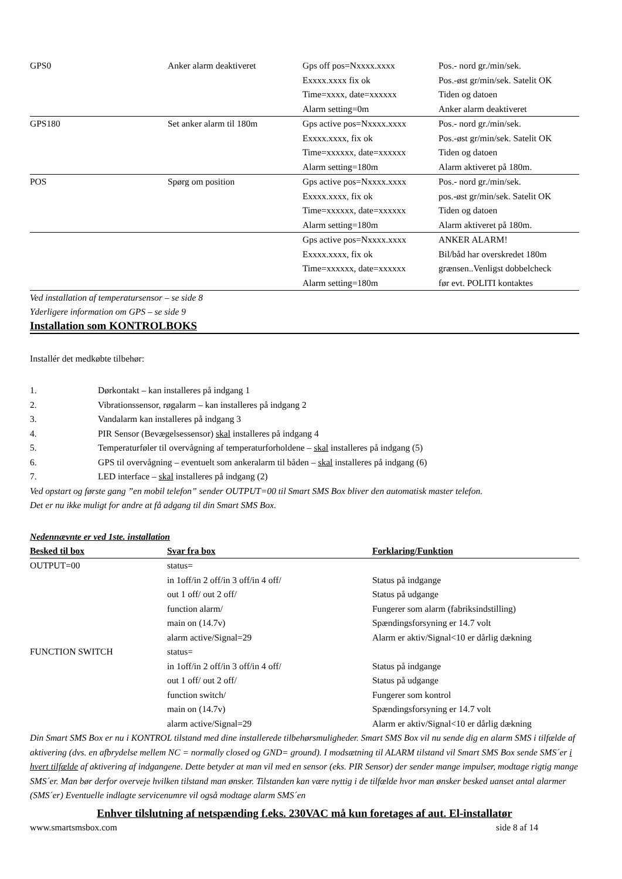| GPS0 | Anker alarm deaktiveret | Gps off pos=Nxxxx.xxxx Exxxx.xxxx fix ok Time=xxxx, date=xxxxxx Alarm setting=0m | Pos.- nord gr./min/sek. Pos.-øst gr/min/sek. Satelit OK Tiden og datoen Anker alarm deaktiveret |
| GPS180 | Set anker alarm til 180m | Gps active pos=Nxxxx.xxxx Exxxx.xxxx, fix ok Time=xxxxxx, date=xxxxxx Alarm setting=180m | Pos.- nord gr./min/sek. Pos.-øst gr/min/sek. Satelit OK Tiden og datoen Alarm aktiveret på 180m. |
| POS | Spørg om position | Gps active pos=Nxxxx.xxxx Exxxx.xxxx, fix ok Time=xxxxxx, date=xxxxxx Alarm setting=180m | Pos.- nord gr./min/sek. pos.-øst gr/min/sek. Satelit OK Tiden og datoen Alarm aktiveret på 180m. |
| | | Gps active pos=Nxxxx.xxxx Exxxx.xxxx, fix ok Time=xxxxxx, date=xxxxxx Alarm setting=180m | ANKER ALARM! Bil/båd har overskredet 180m grænsen..Venligst dobbelcheck før evt. POLITI kontaktes |
Ved installation af temperatursensor – se side 8
Yderligere information om GPS – se side 9
Installation som KONTROLBOKS
Installér det medkøbte tilbehør:
| 1. | Dørkontakt – kan installeres på indgang 1 |
| 2. | Vibrationssensor, røgalarm – kan installeres på indgang 2 |
| 3. | Vandalarm kan installeres på indgang 3 |
| 4. | PIR Sensor (Bevægelsessensor) skal installeres på indgang 4 |
| 5. | Temperaturføler til overvågning af temperaturforholdene – skal installeres på indgang (5) |
| 6. | GPS til overvågning – eventuelt som ankeralarm til båden – skal installeres på indgang (6) |
| 7. | LED interface – skal installeres på indgang (2) |
Ved opstart og første gang ”en mobil telefon” sender OUTPUT=00 til Smart SMS Box bliver den automatisk master telefon.
Det er nu ikke muligt for andre at få adgang til din Smart SMS Box.
Nedennævnte er ved 1ste. installation
| Besked til box | Svar fra box | Forklaring/Funktion |
| --- | --- | --- |
| OUTPUT=00 | status= in 1off/in 2 off/in 3 off/in 4 off/ out 1 off/ out 2 off/ function alarm/ main on (14.7v) alarm active/Signal=29 | Status på indgange Status på udgange Fungerer som alarm (fabriksindstilling) Spændingsforsyning er 14.7 volt Alarm er aktiv/Signal<10 er dårlig dækning |
| FUNCTION SWITCH | status= in 1off/in 2 off/in 3 off/in 4 off/ out 1 off/ out 2 off/ function switch/ main on (14.7v) alarm active/Signal=29 | Status på indgange Status på udgange Fungerer som kontrol Spændingsforsyning er 14.7 volt Alarm er aktiv/Signal<10 er dårlig dækning |
Din Smart SMS Box er nu i KONTROL tilstand med dine installerede tilbehørsmuligheder. Smart SMS Box vil nu sende dig en alarm SMS i tilfælde af aktivering (dvs. en afbrydelse mellem NC = normally closed og GND= ground). I modsætning til ALARM tilstand vil Smart SMS Box sende SMS´er i hvert tilfælde af aktivering af indgangene. Dette betyder at man vil med en sensor (eks. PIR Sensor) der sender mange impulser, modtage rigtig mange SMS´er. Man bør derfor overveje hvilken tilstand man ønsker. Tilstanden kan være nyttig i de tilfælde hvor man ønsker besked uanset antal alarmer (SMS´er) Eventuelle indlagte servicenumre vil også modtage alarm SMS´en
Enhver tilslutning af netspænding f.eks. 230VAC må kun foretages af aut. El-installatør
www.smartsmsbox.com side 8 af 14